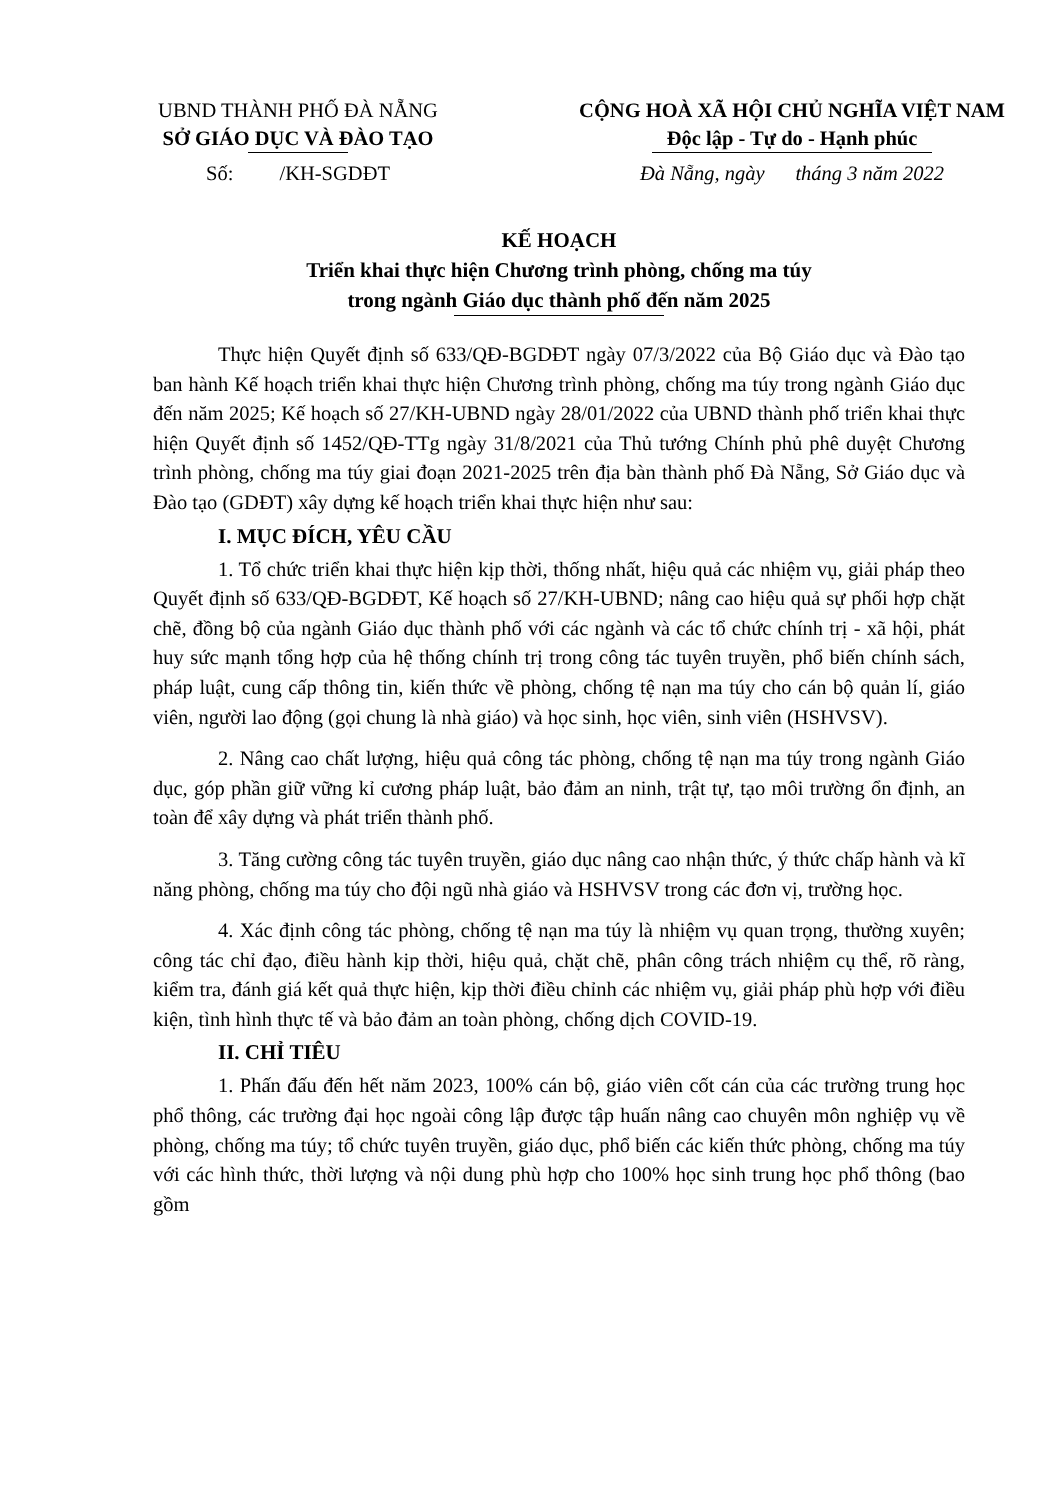UBND THÀNH PHỐ ĐÀ NẴNG
SỞ GIÁO DỤC VÀ ĐÀO TẠO
Số: /KH-SGDĐT
CỘNG HOÀ XÃ HỘI CHỦ NGHĨA VIỆT NAM
Độc lập - Tự do - Hạnh phúc
Đà Nẵng, ngày tháng 3 năm 2022
KẾ HOẠCH
Triển khai thực hiện Chương trình phòng, chống ma túy
trong ngành Giáo dục thành phố đến năm 2025
Thực hiện Quyết định số 633/QĐ-BGDĐT ngày 07/3/2022 của Bộ Giáo dục và Đào tạo ban hành Kế hoạch triển khai thực hiện Chương trình phòng, chống ma túy trong ngành Giáo dục đến năm 2025; Kế hoạch số 27/KH-UBND ngày 28/01/2022 của UBND thành phố triển khai thực hiện Quyết định số 1452/QĐ-TTg ngày 31/8/2021 của Thủ tướng Chính phủ phê duyệt Chương trình phòng, chống ma túy giai đoạn 2021-2025 trên địa bàn thành phố Đà Nẵng, Sở Giáo dục và Đào tạo (GDĐT) xây dựng kế hoạch triển khai thực hiện như sau:
I. MỤC ĐÍCH, YÊU CẦU
1. Tổ chức triển khai thực hiện kịp thời, thống nhất, hiệu quả các nhiệm vụ, giải pháp theo Quyết định số 633/QĐ-BGDĐT, Kế hoạch số 27/KH-UBND; nâng cao hiệu quả sự phối hợp chặt chẽ, đồng bộ của ngành Giáo dục thành phố với các ngành và các tổ chức chính trị - xã hội, phát huy sức mạnh tổng hợp của hệ thống chính trị trong công tác tuyên truyền, phổ biến chính sách, pháp luật, cung cấp thông tin, kiến thức về phòng, chống tệ nạn ma túy cho cán bộ quản lí, giáo viên, người lao động (gọi chung là nhà giáo) và học sinh, học viên, sinh viên (HSHVSV).
2. Nâng cao chất lượng, hiệu quả công tác phòng, chống tệ nạn ma túy trong ngành Giáo dục, góp phần giữ vững kỉ cương pháp luật, bảo đảm an ninh, trật tự, tạo môi trường ổn định, an toàn để xây dựng và phát triển thành phố.
3. Tăng cường công tác tuyên truyền, giáo dục nâng cao nhận thức, ý thức chấp hành và kĩ năng phòng, chống ma túy cho đội ngũ nhà giáo và HSHVSV trong các đơn vị, trường học.
4. Xác định công tác phòng, chống tệ nạn ma túy là nhiệm vụ quan trọng, thường xuyên; công tác chỉ đạo, điều hành kịp thời, hiệu quả, chặt chẽ, phân công trách nhiệm cụ thể, rõ ràng, kiểm tra, đánh giá kết quả thực hiện, kịp thời điều chỉnh các nhiệm vụ, giải pháp phù hợp với điều kiện, tình hình thực tế và bảo đảm an toàn phòng, chống dịch COVID-19.
II. CHỈ TIÊU
1. Phấn đấu đến hết năm 2023, 100% cán bộ, giáo viên cốt cán của các trường trung học phổ thông, các trường đại học ngoài công lập được tập huấn nâng cao chuyên môn nghiệp vụ về phòng, chống ma túy; tổ chức tuyên truyền, giáo dục, phổ biến các kiến thức phòng, chống ma túy với các hình thức, thời lượng và nội dung phù hợp cho 100% học sinh trung học phổ thông (bao gồm